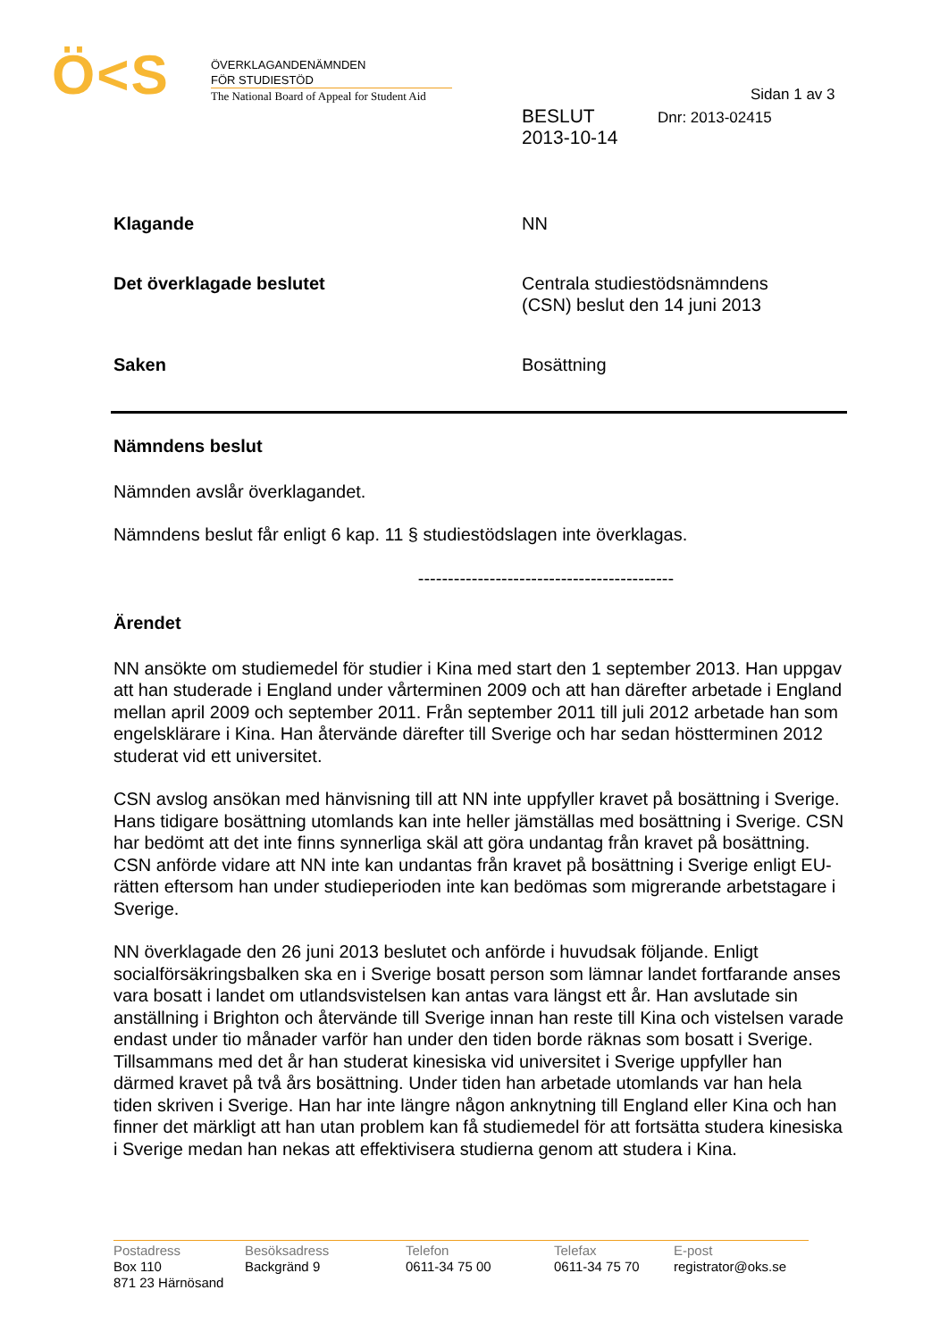Ö<S
ÖVERKLAGANDENÄMNDEN
FÖR STUDIESTÖD
The National Board of Appeal for Student Aid
Sidan 1 av 3
BESLUT
2013-10-14
Dnr: 2013-02415
Klagande NN
Det överklagade beslutet Centrala studiestödsnämndens
(CSN) beslut den 14 juni 2013
Saken Bosättning
Nämndens beslut
Nämnden avslår överklagandet.
Nämndens beslut får enligt 6 kap. 11 § studiestödslagen inte överklagas.
-------------------------------------------
Ärendet
NN ansökte om studiemedel för studier i Kina med start den 1 september 2013. Han uppgav att han studerade i England under vårterminen 2009 och att han därefter arbetade i England mellan april 2009 och september 2011. Från september 2011 till juli 2012 arbetade han som engelsklärare i Kina. Han återvände därefter till Sverige och har sedan höstterminen 2012 studerat vid ett universitet.
CSN avslog ansökan med hänvisning till att NN inte uppfyller kravet på bosättning i Sverige. Hans tidigare bosättning utomlands kan inte heller jämställas med bosättning i Sverige. CSN har bedömt att det inte finns synnerliga skäl att göra undantag från kravet på bosättning. CSN anförde vidare att NN inte kan undantas från kravet på bosättning i Sverige enligt EU-rätten eftersom han under studieperioden inte kan bedömas som migrerande arbetstagare i Sverige.
NN överklagade den 26 juni 2013 beslutet och anförde i huvudsak följande. Enligt socialförsäkringsbalken ska en i Sverige bosatt person som lämnar landet fortfarande anses vara bosatt i landet om utlandsvistelsen kan antas vara längst ett år. Han avslutade sin anställning i Brighton och återvände till Sverige innan han reste till Kina och vistelsen varade endast under tio månader varför han under den tiden borde räknas som bosatt i Sverige. Tillsammans med det år han studerat kinesiska vid universitet i Sverige uppfyller han därmed kravet på två års bosättning. Under tiden han arbetade utomlands var han hela tiden skriven i Sverige. Han har inte längre någon anknytning till England eller Kina och han finner det märkligt att han utan problem kan få studiemedel för att fortsätta studera kinesiska i Sverige medan han nekas att effektivisera studierna genom att studera i Kina.
Postadress
Box 110
871 23 Härnösand
Besöksadress
Backgränd 9
Telefon
0611-34 75 00
Telefax
0611-34 75 70
E-post
registrator@oks.se